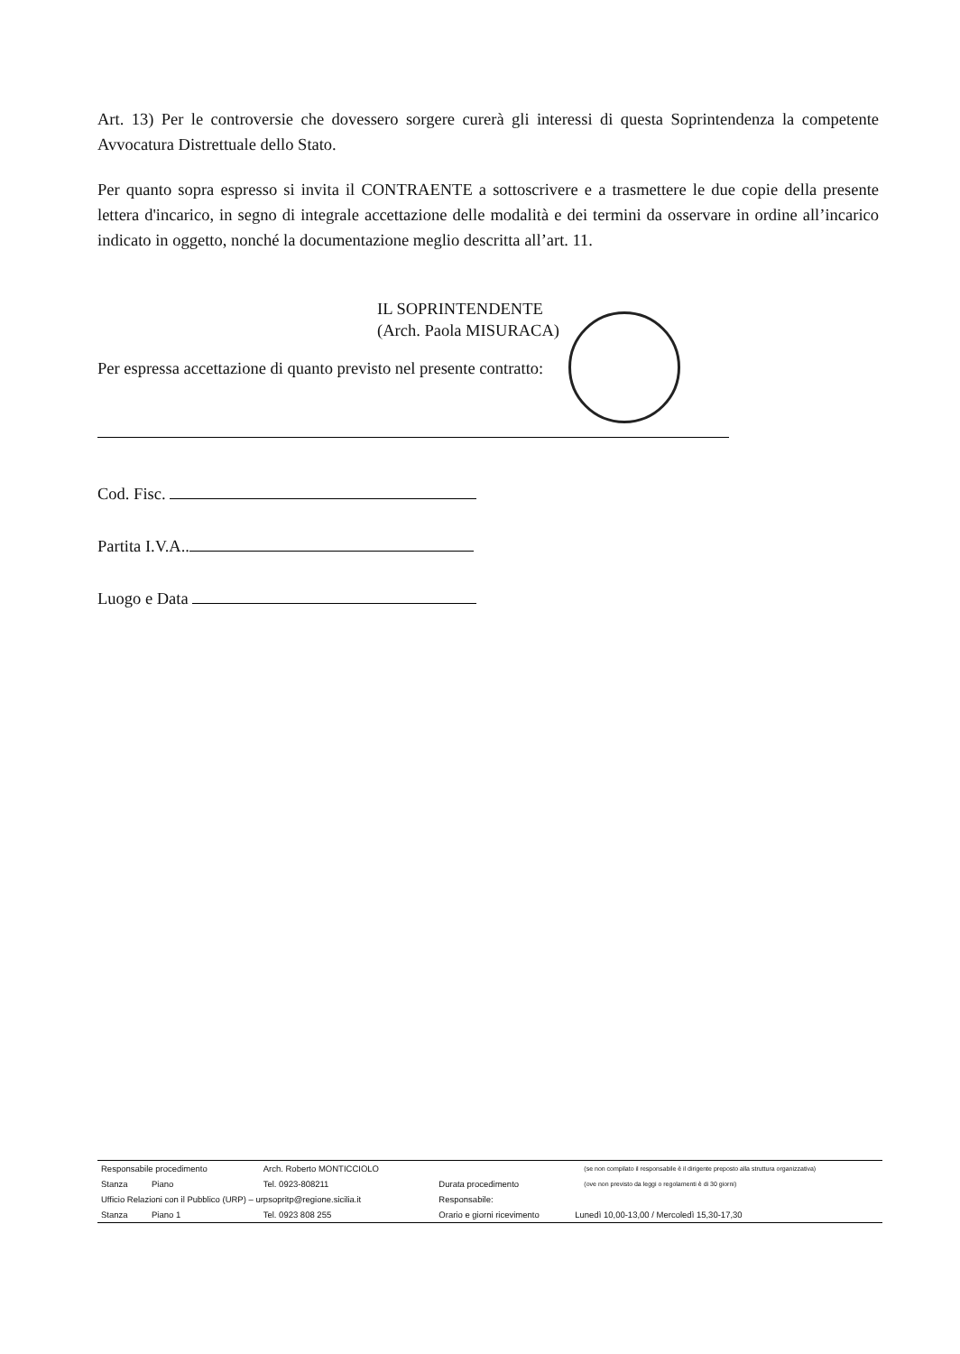Art. 13) Per le controversie che dovessero sorgere curerà gli interessi di questa Soprintendenza la competente Avvocatura Distrettuale dello Stato.
Per quanto sopra espresso si invita il CONTRAENTE a sottoscrivere e a trasmettere le due copie della presente lettera d'incarico, in segno di integrale accettazione delle modalità e dei termini da osservare in ordine all’incarico indicato in oggetto, nonché la documentazione meglio descritta all’art. 11.
IL SOPRINTENDENTE
(Arch. Paola MISURACA)
Per espressa accettazione di quanto previsto nel presente contratto:
Cod. Fisc.
Partita I.V.A..
Luogo e Data
| Responsabile procedimento | Arch. Roberto MONTICCIOLO | | | (se non compilato il responsabile è il dirigente preposto alla struttura organizzativa) |
| Stanza Piano | Tel. 0923-808211 | Durata procedimento | | (ove non previsto da leggi o regolamenti è di 30 giorni) |
| Ufficio Relazioni con il Pubblico (URP) – urpsopritp@regione.sicilia.it | | Responsabile: | | |
| Stanza Piano 1 | Tel. 0923 808 255 | Orario e giorni ricevimento | Lunedì 10,00-13,00 / Mercoledì 15,30-17,30 | |